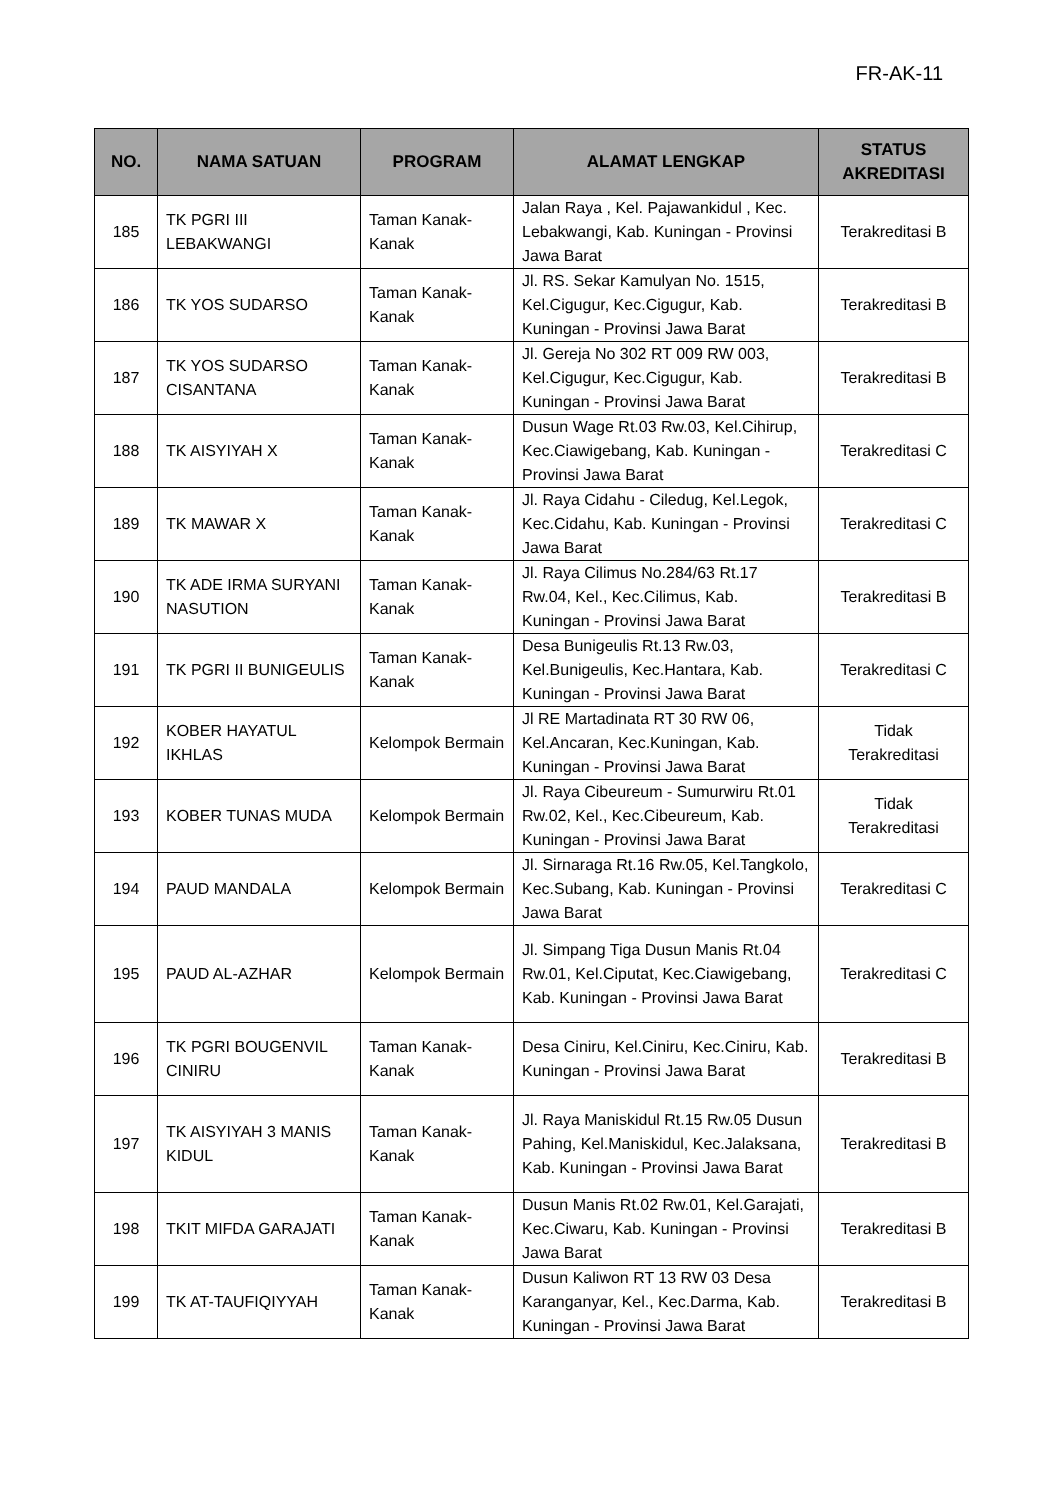FR-AK-11
| NO. | NAMA SATUAN | PROGRAM | ALAMAT LENGKAP | STATUS AKREDITASI |
| --- | --- | --- | --- | --- |
| 185 | TK PGRI III LEBAKWANGI | Taman Kanak-Kanak | Jalan Raya , Kel. Pajawankidul , Kec. Lebakwangi, Kab. Kuningan - Provinsi Jawa Barat | Terakreditasi B |
| 186 | TK YOS SUDARSO | Taman Kanak-Kanak | Jl. RS. Sekar Kamulyan No. 1515, Kel.Cigugur, Kec.Cigugur, Kab. Kuningan - Provinsi Jawa Barat | Terakreditasi B |
| 187 | TK YOS SUDARSO CISANTANA | Taman Kanak-Kanak | Jl. Gereja No 302 RT 009 RW 003, Kel.Cigugur, Kec.Cigugur, Kab. Kuningan - Provinsi Jawa Barat | Terakreditasi B |
| 188 | TK AISYIYAH X | Taman Kanak-Kanak | Dusun Wage Rt.03 Rw.03, Kel.Cihirup, Kec.Ciawigebang, Kab. Kuningan - Provinsi Jawa Barat | Terakreditasi C |
| 189 | TK MAWAR X | Taman Kanak-Kanak | Jl. Raya Cidahu - Ciledug, Kel.Legok, Kec.Cidahu, Kab. Kuningan - Provinsi Jawa Barat | Terakreditasi C |
| 190 | TK ADE IRMA SURYANI NASUTION | Taman Kanak-Kanak | Jl. Raya Cilimus No.284/63 Rt.17 Rw.04, Kel., Kec.Cilimus, Kab. Kuningan - Provinsi Jawa Barat | Terakreditasi B |
| 191 | TK PGRI II BUNIGEULIS | Taman Kanak-Kanak | Desa Bunigeulis Rt.13 Rw.03, Kel.Bunigeulis, Kec.Hantara, Kab. Kuningan - Provinsi Jawa Barat | Terakreditasi C |
| 192 | KOBER HAYATUL IKHLAS | Kelompok Bermain | Jl RE Martadinata RT 30 RW 06, Kel.Ancaran, Kec.Kuningan, Kab. Kuningan - Provinsi Jawa Barat | Tidak Terakreditasi |
| 193 | KOBER TUNAS MUDA | Kelompok Bermain | Jl. Raya Cibeureum - Sumurwiru Rt.01 Rw.02, Kel., Kec.Cibeureum, Kab. Kuningan - Provinsi Jawa Barat | Tidak Terakreditasi |
| 194 | PAUD MANDALA | Kelompok Bermain | Jl. Sirnaraga Rt.16 Rw.05, Kel.Tangkolo, Kec.Subang, Kab. Kuningan - Provinsi Jawa Barat | Terakreditasi C |
| 195 | PAUD AL-AZHAR | Kelompok Bermain | Jl. Simpang Tiga Dusun Manis Rt.04 Rw.01, Kel.Ciputat, Kec.Ciawigebang, Kab. Kuningan - Provinsi Jawa Barat | Terakreditasi C |
| 196 | TK PGRI BOUGENVIL CINIRU | Taman Kanak-Kanak | Desa Ciniru, Kel.Ciniru, Kec.Ciniru, Kab. Kuningan - Provinsi Jawa Barat | Terakreditasi B |
| 197 | TK AISYIYAH 3 MANIS KIDUL | Taman Kanak-Kanak | Jl. Raya Maniskidul Rt.15 Rw.05 Dusun Pahing, Kel.Maniskidul, Kec.Jalaksana, Kab. Kuningan - Provinsi Jawa Barat | Terakreditasi B |
| 198 | TKIT MIFDA GARAJATI | Taman Kanak-Kanak | Dusun Manis Rt.02 Rw.01, Kel.Garajati, Kec.Ciwaru, Kab. Kuningan - Provinsi Jawa Barat | Terakreditasi B |
| 199 | TK AT-TAUFIQIYYAH | Taman Kanak-Kanak | Dusun Kaliwon RT 13 RW 03 Desa Karanganyar, Kel., Kec.Darma, Kab. Kuningan - Provinsi Jawa Barat | Terakreditasi B |